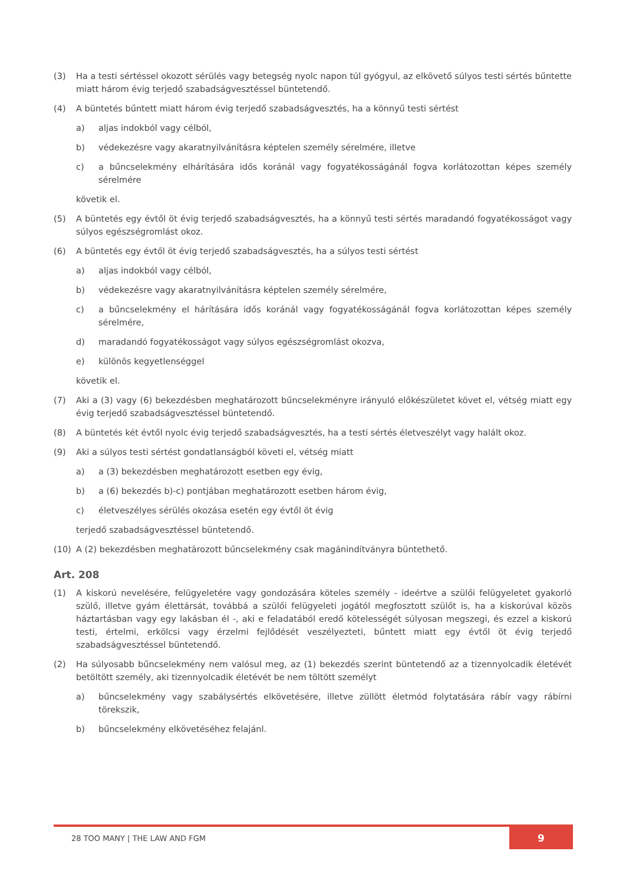(3) Ha a testi sértéssel okozott sérülés vagy betegség nyolc napon túl gyógyul, az elkövető súlyos testi sértés bűntette miatt három évig terjedő szabadságvesztéssel büntetendő.
(4) A büntetés bűntett miatt három évig terjedő szabadságvesztés, ha a könnyű testi sértést
a) aljas indokból vagy célból,
b) védekezésre vagy akaratnyilvánításra képtelen személy sérelmére, illetve
c) a bűncselekmény elhárítására idős koránál vagy fogyatékosságánál fogva korlátozottan képes személy sérelmére
követik el.
(5) A büntetés egy évtől öt évig terjedő szabadságvesztés, ha a könnyű testi sértés maradandó fogyatékosságot vagy súlyos egészségromlást okoz.
(6) A büntetés egy évtől öt évig terjedő szabadságvesztés, ha a súlyos testi sértést
a) aljas indokból vagy célból,
b) védekezésre vagy akaratnyilvánításra képtelen személy sérelmére,
c) a bűncselekmény el hárítására idős koránál vagy fogyatékosságánál fogva korlátozottan képes személy sérelmére,
d) maradandó fogyatékosságot vagy súlyos egészségromlást okozva,
e) különös kegyetlenséggel
követik el.
(7) Aki a (3) vagy (6) bekezdésben meghatározott bűncselekményre irányuló előkészületet követ el, vétség miatt egy évig terjedő szabadságvesztéssel büntetendő.
(8) A büntetés két évtől nyolc évig terjedő szabadságvesztés, ha a testi sértés életveszélyt vagy halált okoz.
(9) Aki a súlyos testi sértést gondatlanságból követi el, vétség miatt
a) a (3) bekezdésben meghatározott esetben egy évig,
b) a (6) bekezdés b)-c) pontjában meghatározott esetben három évig,
c) életveszélyes sérülés okozása esetén egy évtől öt évig
terjedő szabadságvesztéssel büntetendő.
(10) A (2) bekezdésben meghatározott bűncselekmény csak magánindítványra büntethető.
Art. 208
(1) A kiskorú nevelésére, felügyeletére vagy gondozására köteles személy - ideértve a szülői felügyeletet gyakorló szülő, illetve gyám élettársát, továbbá a szülői felügyeleti jogától megfosztott szülőt is, ha a kiskorúval közös háztartásban vagy egy lakásban él -, aki e feladatából eredő kötelességét súlyosan megszegi, és ezzel a kiskorú testi, értelmi, erkölcsi vagy érzelmi fejlődését veszélyezteti, bűntett miatt egy évtől öt évig terjedő szabadságvesztéssel büntetendő.
(2) Ha súlyosabb bűncselekmény nem valósul meg, az (1) bekezdés szerint büntetendő az a tizennyolcadik életévét betöltött személy, aki tizennyolcadik életévét be nem töltött személyt
a) bűncselekmény vagy szabálysértés elkövetésére, illetve züllött életmód folytatására rábír vagy rábírni törekszik,
b) bűncselekmény elkövetéséhez felajánl.
28 TOO MANY | THE LAW AND FGM 9